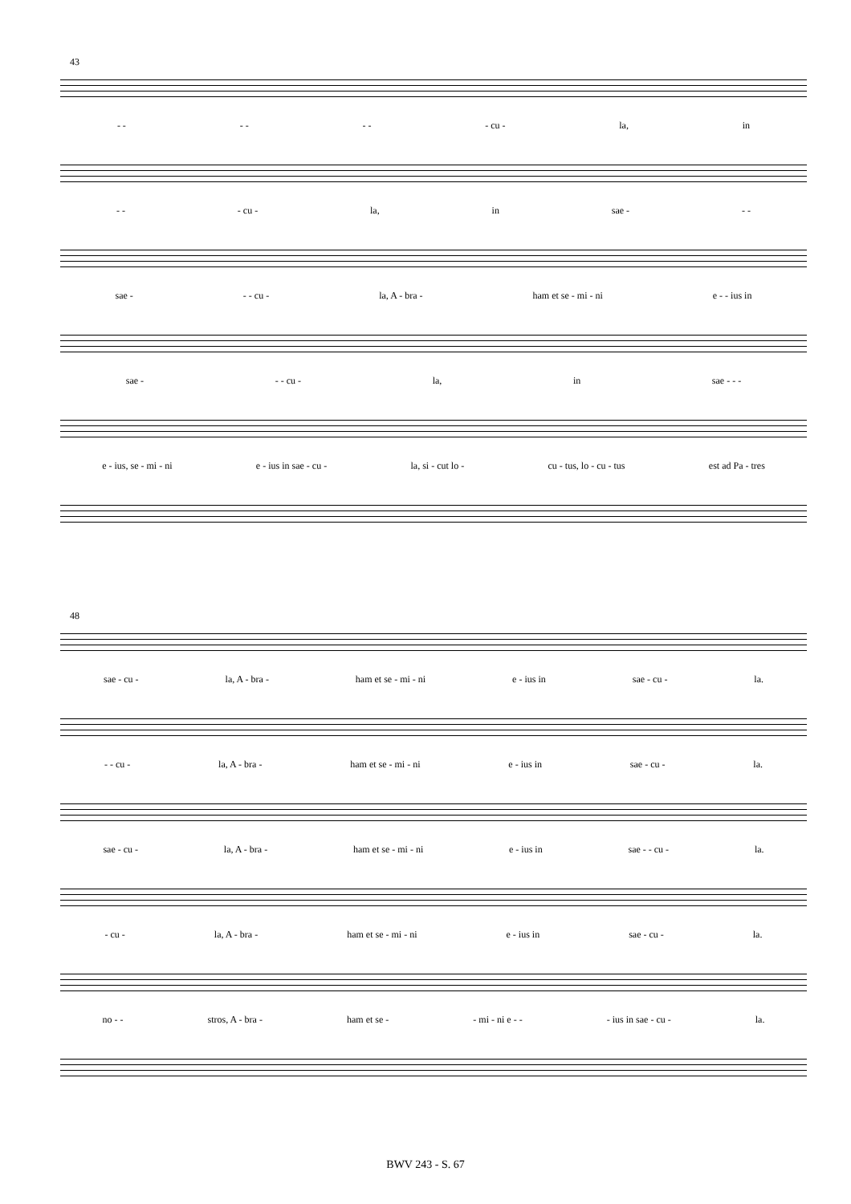43
- - - - - - - cu - la, in
- - - cu - la, in sae - - -
sae - - - cu - la, A - bra - ham et se - mi - ni e - - ius in
sae - - - cu - la, in sae - - -
e - ius, se - mi - ni e - ius in sae - cu - la, si - cut lo - cu - tus, lo - cu - tus est ad Pa - tres
48
sae - cu - la, A - bra - ham et se - mi - ni e - ius in sae - cu - la.
- - cu - la, A - bra - ham et se - mi - ni e - ius in sae - cu - la.
sae - cu - la, A - bra - ham et se - mi - ni e - ius in sae - - cu - la.
- cu - la, A - bra - ham et se - mi - ni e - ius in sae - cu - la.
no - - stros, A - bra - ham et se - - mi - ni e - - - ius in sae - cu - la.
BWV 243 - S. 67